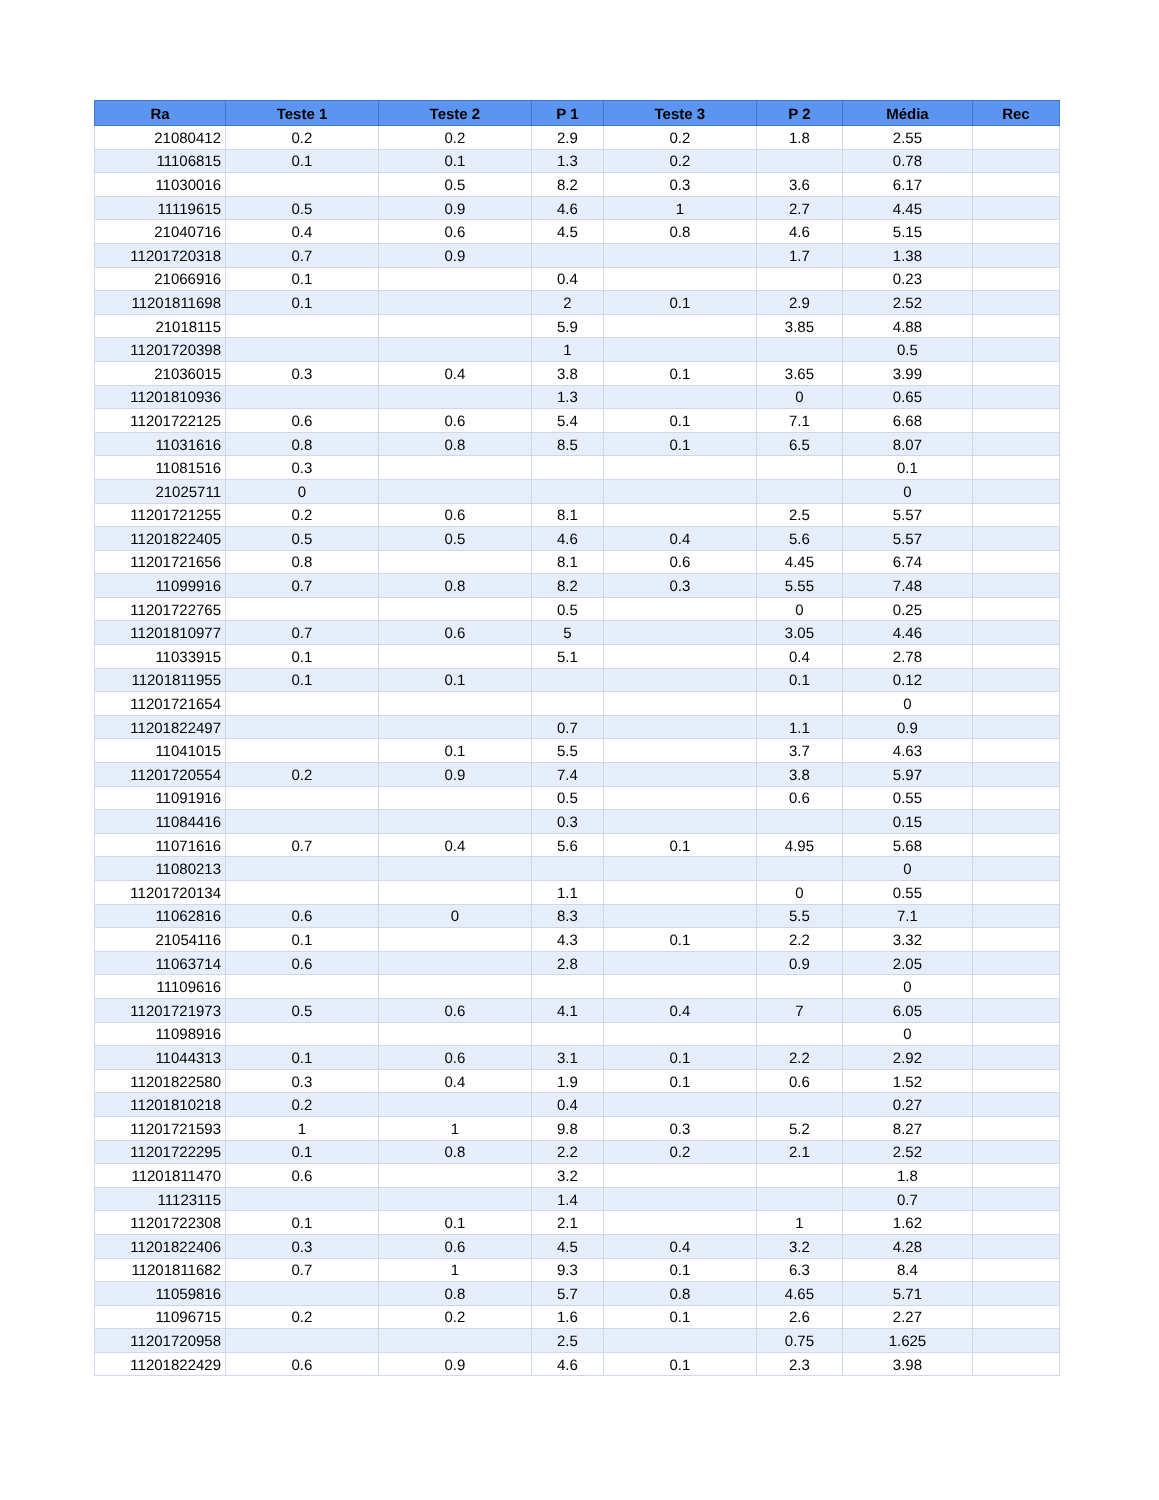| Ra | Teste 1 | Teste 2 | P 1 | Teste 3 | P 2 | Média | Rec |
| --- | --- | --- | --- | --- | --- | --- | --- |
| 21080412 | 0.2 | 0.2 | 2.9 | 0.2 | 1.8 | 2.55 | |
| 11106815 | 0.1 | 0.1 | 1.3 | 0.2 | | 0.78 | |
| 11030016 | | 0.5 | 8.2 | 0.3 | 3.6 | 6.17 | |
| 11119615 | 0.5 | 0.9 | 4.6 | 1 | 2.7 | 4.45 | |
| 21040716 | 0.4 | 0.6 | 4.5 | 0.8 | 4.6 | 5.15 | |
| 11201720318 | 0.7 | 0.9 | | | 1.7 | 1.38 | |
| 21066916 | 0.1 | | 0.4 | | | 0.23 | |
| 11201811698 | 0.1 | | 2 | 0.1 | 2.9 | 2.52 | |
| 21018115 | | | 5.9 | | 3.85 | 4.88 | |
| 11201720398 | | | 1 | | | 0.5 | |
| 21036015 | 0.3 | 0.4 | 3.8 | 0.1 | 3.65 | 3.99 | |
| 11201810936 | | | 1.3 | | 0 | 0.65 | |
| 11201722125 | 0.6 | 0.6 | 5.4 | 0.1 | 7.1 | 6.68 | |
| 11031616 | 0.8 | 0.8 | 8.5 | 0.1 | 6.5 | 8.07 | |
| 11081516 | 0.3 | | | | | 0.1 | |
| 21025711 | 0 | | | | | 0 | |
| 11201721255 | 0.2 | 0.6 | 8.1 | | 2.5 | 5.57 | |
| 11201822405 | 0.5 | 0.5 | 4.6 | 0.4 | 5.6 | 5.57 | |
| 11201721656 | 0.8 | | 8.1 | 0.6 | 4.45 | 6.74 | |
| 11099916 | 0.7 | 0.8 | 8.2 | 0.3 | 5.55 | 7.48 | |
| 11201722765 | | | 0.5 | | 0 | 0.25 | |
| 11201810977 | 0.7 | 0.6 | 5 | | 3.05 | 4.46 | |
| 11033915 | 0.1 | | 5.1 | | 0.4 | 2.78 | |
| 11201811955 | 0.1 | 0.1 | | | 0.1 | 0.12 | |
| 11201721654 | | | | | | 0 | |
| 11201822497 | | | 0.7 | | 1.1 | 0.9 | |
| 11041015 | | 0.1 | 5.5 | | 3.7 | 4.63 | |
| 11201720554 | 0.2 | 0.9 | 7.4 | | 3.8 | 5.97 | |
| 11091916 | | | 0.5 | | 0.6 | 0.55 | |
| 11084416 | | | 0.3 | | | 0.15 | |
| 11071616 | 0.7 | 0.4 | 5.6 | 0.1 | 4.95 | 5.68 | |
| 11080213 | | | | | | 0 | |
| 11201720134 | | | 1.1 | | 0 | 0.55 | |
| 11062816 | 0.6 | 0 | 8.3 | | 5.5 | 7.1 | |
| 21054116 | 0.1 | | 4.3 | 0.1 | 2.2 | 3.32 | |
| 11063714 | 0.6 | | 2.8 | | 0.9 | 2.05 | |
| 11109616 | | | | | | 0 | |
| 11201721973 | 0.5 | 0.6 | 4.1 | 0.4 | 7 | 6.05 | |
| 11098916 | | | | | | 0 | |
| 11044313 | 0.1 | 0.6 | 3.1 | 0.1 | 2.2 | 2.92 | |
| 11201822580 | 0.3 | 0.4 | 1.9 | 0.1 | 0.6 | 1.52 | |
| 11201810218 | 0.2 | | 0.4 | | | 0.27 | |
| 11201721593 | 1 | 1 | 9.8 | 0.3 | 5.2 | 8.27 | |
| 11201722295 | 0.1 | 0.8 | 2.2 | 0.2 | 2.1 | 2.52 | |
| 11201811470 | 0.6 | | 3.2 | | | 1.8 | |
| 11123115 | | | 1.4 | | | 0.7 | |
| 11201722308 | 0.1 | 0.1 | 2.1 | | 1 | 1.62 | |
| 11201822406 | 0.3 | 0.6 | 4.5 | 0.4 | 3.2 | 4.28 | |
| 11201811682 | 0.7 | 1 | 9.3 | 0.1 | 6.3 | 8.4 | |
| 11059816 | | 0.8 | 5.7 | 0.8 | 4.65 | 5.71 | |
| 11096715 | 0.2 | 0.2 | 1.6 | 0.1 | 2.6 | 2.27 | |
| 11201720958 | | | 2.5 | | 0.75 | 1.625 | |
| 11201822429 | 0.6 | 0.9 | 4.6 | 0.1 | 2.3 | 3.98 | |